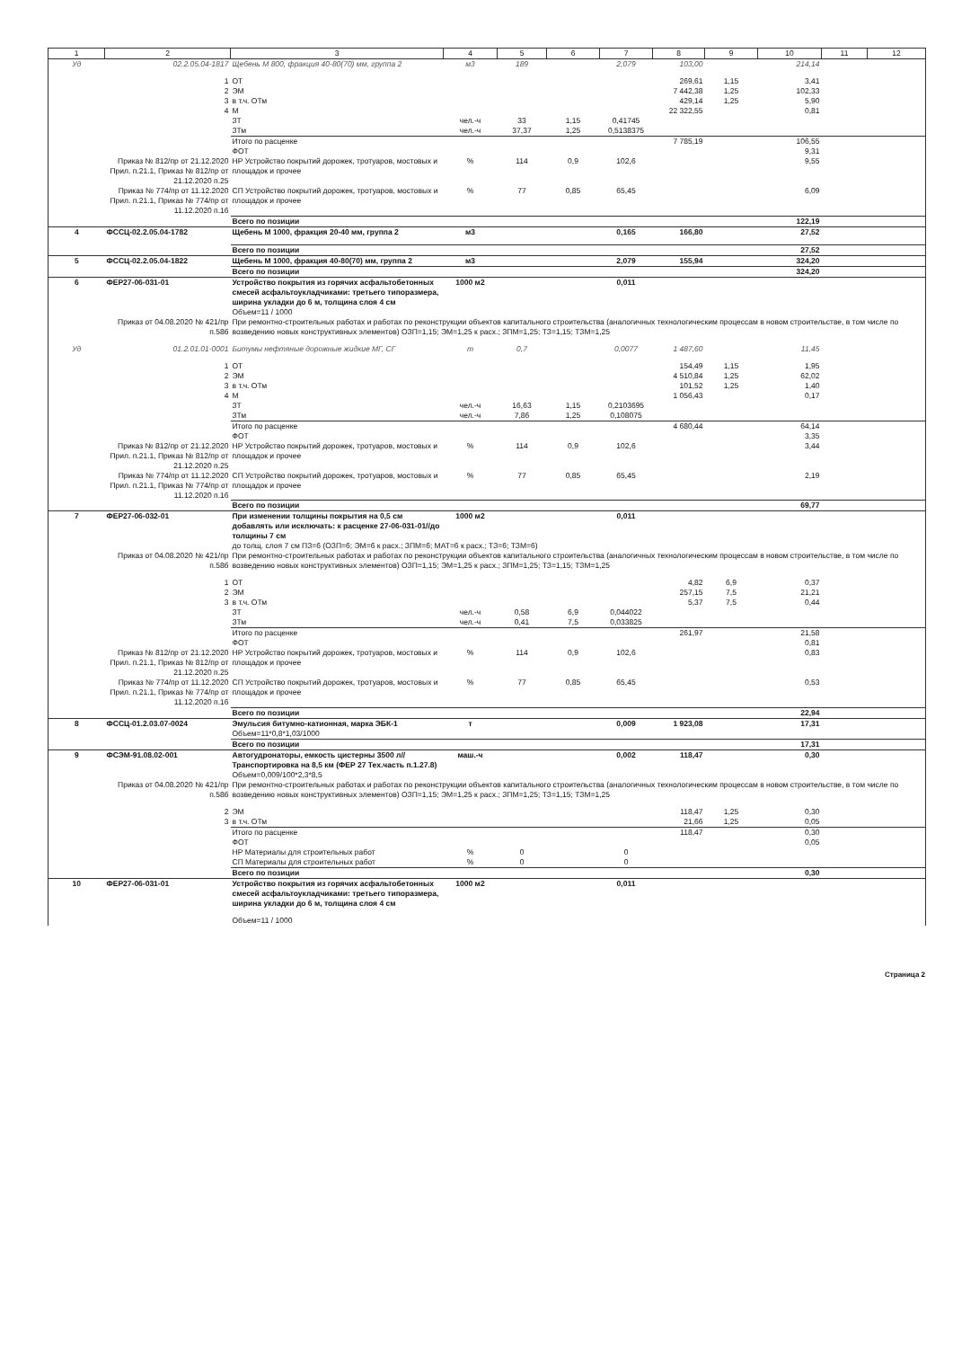| 1 | 2 | 3 | 4 | 5 | 6 | 7 | 8 | 9 | 10 | 11 | 12 |
| --- | --- | --- | --- | --- | --- | --- | --- | --- | --- | --- | --- |
| Уд | 02.2.05.04-1817 | Щебень М 800, фракция 40-80(70) мм, группа 2 | м3 | 189 | | 2,079 | 103,00 | | 214,14 | | |
| | 1 | ОТ | | | | | 269,61 | 1,15 | 3,41 | | |
| | 2 | ЭМ | | | | | 7 442,38 | 1,25 | 102,33 | | |
| | 3 | в т.ч. ОТм | | | | | 429,14 | 1,25 | 5,90 | | |
| | 4 | М | | | | | 22 322,55 | | 0,81 | | |
| | | ЗТ | чел.-ч | 33 | 1,15 | 0,41745 | | | | | |
| | | ЗТм | чел.-ч | 37,37 | 1,25 | 0,5138375 | | | | | |
| | | Итого по расценке | | | | | 7 785,19 | | 106,55 | | |
| | | ФОТ | | | | | | | 9,31 | | |
| | Приказ № 812/пр от 21.12.2020 Прил. п.21.1, Приказ № 812/пр от 21.12.2020 п.25 | НР Устройство покрытий дорожек, тротуаров, мостовых и площадок и прочее | % | 114 | 0,9 | 102,6 | | | 9,55 | | |
| | Приказ № 774/пр от 11.12.2020 Прил. п.21.1, Приказ № 774/пр от 11.12.2020 п.16 | СП Устройство покрытий дорожек, тротуаров, мостовых и площадок и прочее | % | 77 | 0,85 | 65,45 | | | 6,09 | | |
| | | Всего по позиции | | | | | | | 122,19 | | |
| 4 | ФССЦ-02.2.05.04-1782 | Щебень М 1000, фракция 20-40 мм, группа 2 | м3 | | | 0,165 | 166,80 | | 27,52 | | |
| | | Всего по позиции | | | | | | | 27,52 | | |
| 5 | ФССЦ-02.2.05.04-1822 | Щебень М 1000, фракция 40-80(70) мм, группа 2 | м3 | | | 2,079 | 155,94 | | 324,20 | | |
| | | Всего по позиции | | | | | | | 324,20 | | |
| 6 | ФЕР27-06-031-01 | Устройство покрытия из горячих асфальтобетонных смесей асфальтоукладчиками: третьего типоразмера, ширина укладки до 6 м, толщина слоя 4 см | 1000 м2 | | | 0,011 | | | | | |
| | | Объем=11 / 1000 | | | | | | | | | |
| | Приказ от 04.08.2020 № 421/пр п.58б | При ремонтно-строительных работах и работах по реконструкции объектов капитального строительства (аналогичных технологическим процессам в новом строительстве, в том числе по возведению новых конструктивных элементов) ОЗП=1,15; ЭМ=1,25 к расх.; ЗПМ=1,25; ТЗ=1,15; ТЗМ=1,25 | | | | | | | | | |
| Уд | 01.2.01.01-0001 | Битумы нефтяные дорожные жидкие МГ, СГ | т | 0,7 | | 0,0077 | 1 487,60 | | 11,45 | | |
| | 1 | ОТ | | | | | 154,49 | 1,15 | 1,95 | | |
| | 2 | ЭМ | | | | | 4 510,84 | 1,25 | 62,02 | | |
| | 3 | в т.ч. ОТм | | | | | 101,52 | 1,25 | 1,40 | | |
| | 4 | М | | | | | 1 056,43 | | 0,17 | | |
| | | ЗТ | чел.-ч | 16,63 | 1,15 | 0,2103695 | | | | | |
| | | ЗТм | чел.-ч | 7,86 | 1,25 | 0,108075 | | | | | |
| | | Итого по расценке | | | | | 4 680,44 | | 64,14 | | |
| | | ФОТ | | | | | | | 3,35 | | |
| | Приказ № 812/пр от 21.12.2020 Прил. п.21.1, Приказ № 812/пр от 21.12.2020 п.25 | НР Устройство покрытий дорожек, тротуаров, мостовых и площадок и прочее | % | 114 | 0,9 | 102,6 | | | 3,44 | | |
| | Приказ № 774/пр от 11.12.2020 Прил. п.21.1, Приказ № 774/пр от 11.12.2020 п.16 | СП Устройство покрытий дорожек, тротуаров, мостовых и площадок и прочее | % | 77 | 0,85 | 65,45 | | | 2,19 | | |
| | | Всего по позиции | | | | | | | 69,77 | | |
| 7 | ФЕР27-06-032-01 | При изменении толщины покрытия на 0,5 см добавлять или исключать: к расценке 27-06-031-01//до толщины 7 см | 1000 м2 | | | 0,011 | | | | | |
| | | до толщ. слоя 7 см ПЗ=6 (ОЗП=6; ЭМ=6 к расх.; ЗПМ=6; МАТ=6 к расх.; ТЗ=6; ТЗМ=6) | | | | | | | | | |
| | Приказ от 04.08.2020 № 421/пр п.58б | При ремонтно-строительных работах и работах по реконструкции объектов капитального строительства (аналогичных технологическим процессам в новом строительстве, в том числе по возведению новых конструктивных элементов) ОЗП=1,15; ЭМ=1,25 к расх.; ЗПМ=1,25; ТЗ=1,15; ТЗМ=1,25 | | | | | | | | | |
| | 1 | ОТ | | | | | 4,82 | 6,9 | 0,37 | | |
| | 2 | ЭМ | | | | | 257,15 | 7,5 | 21,21 | | |
| | 3 | в т.ч. ОТм | | | | | 5,37 | 7,5 | 0,44 | | |
| | | ЗТ | чел.-ч | 0,58 | 6,9 | 0,044022 | | | | | |
| | | ЗТм | чел.-ч | 0,41 | 7,5 | 0,033825 | | | | | |
| | | Итого по расценке | | | | | 261,97 | | 21,58 | | |
| | | ФОТ | | | | | | | 0,81 | | |
| | Приказ № 812/пр от 21.12.2020 Прил. п.21.1, Приказ № 812/пр от 21.12.2020 п.25 | НР Устройство покрытий дорожек, тротуаров, мостовых и площадок и прочее | % | 114 | 0,9 | 102,6 | | | 0,83 | | |
| | Приказ № 774/пр от 11.12.2020 Прил. п.21.1, Приказ № 774/пр от 11.12.2020 п.16 | СП Устройство покрытий дорожек, тротуаров, мостовых и площадок и прочее | % | 77 | 0,85 | 65,45 | | | 0,53 | | |
| | | Всего по позиции | | | | | | | 22,94 | | |
| 8 | ФССЦ-01.2.03.07-0024 | Эмульсия битумно-катионная, марка ЭБК-1 | т | | | 0,009 | 1 923,08 | | 17,31 | | |
| | | Объем=11*0,8*1,03/1000 | | | | | | | | | |
| | | Всего по позиции | | | | | | | 17,31 | | |
| 9 | ФСЭМ-91.08.02-001 | Автогудронаторы, емкость цистерны 3500 л//Транспортировка на 8,5 км (ФЕР 27 Тех.часть п.1.27.8) | маш.-ч | | | 0,002 | 118,47 | | 0,30 | | |
| | | Объем=0,009/100*2,3*8,5 | | | | | | | | | |
| | Приказ от 04.08.2020 № 421/пр п.58б | При ремонтно-строительных работах и работах по реконструкции объектов капитального строительства (аналогичных технологическим процессам в новом строительстве, в том числе по возведению новых конструктивных элементов) ОЗП=1,15; ЭМ=1,25 к расх.; ЗПМ=1,25; ТЗ=1,15; ТЗМ=1,25 | | | | | | | | | |
| | 2 | ЭМ | | | | | 118,47 | 1,25 | 0,30 | | |
| | 3 | в т.ч. ОТм | | | | | 21,66 | 1,25 | 0,05 | | |
| | | Итого по расценке | | | | | 118,47 | | 0,30 | | |
| | | ФОТ | | | | | | | 0,05 | | |
| | | НР Материалы для строительных работ | % | 0 | | 0 | | | | | |
| | | СП Материалы для строительных работ | % | 0 | | 0 | | | | | |
| | | Всего по позиции | | | | | | | 0,30 | | |
| 10 | ФЕР27-06-031-01 | Устройство покрытия из горячих асфальтобетонных смесей асфальтоукладчиками: третьего типоразмера, ширина укладки до 6 м, толщина слоя 4 см | 1000 м2 | | | 0,011 | | | | | |
| | | Объем=11 / 1000 | | | | | | | | | |
Страница 2